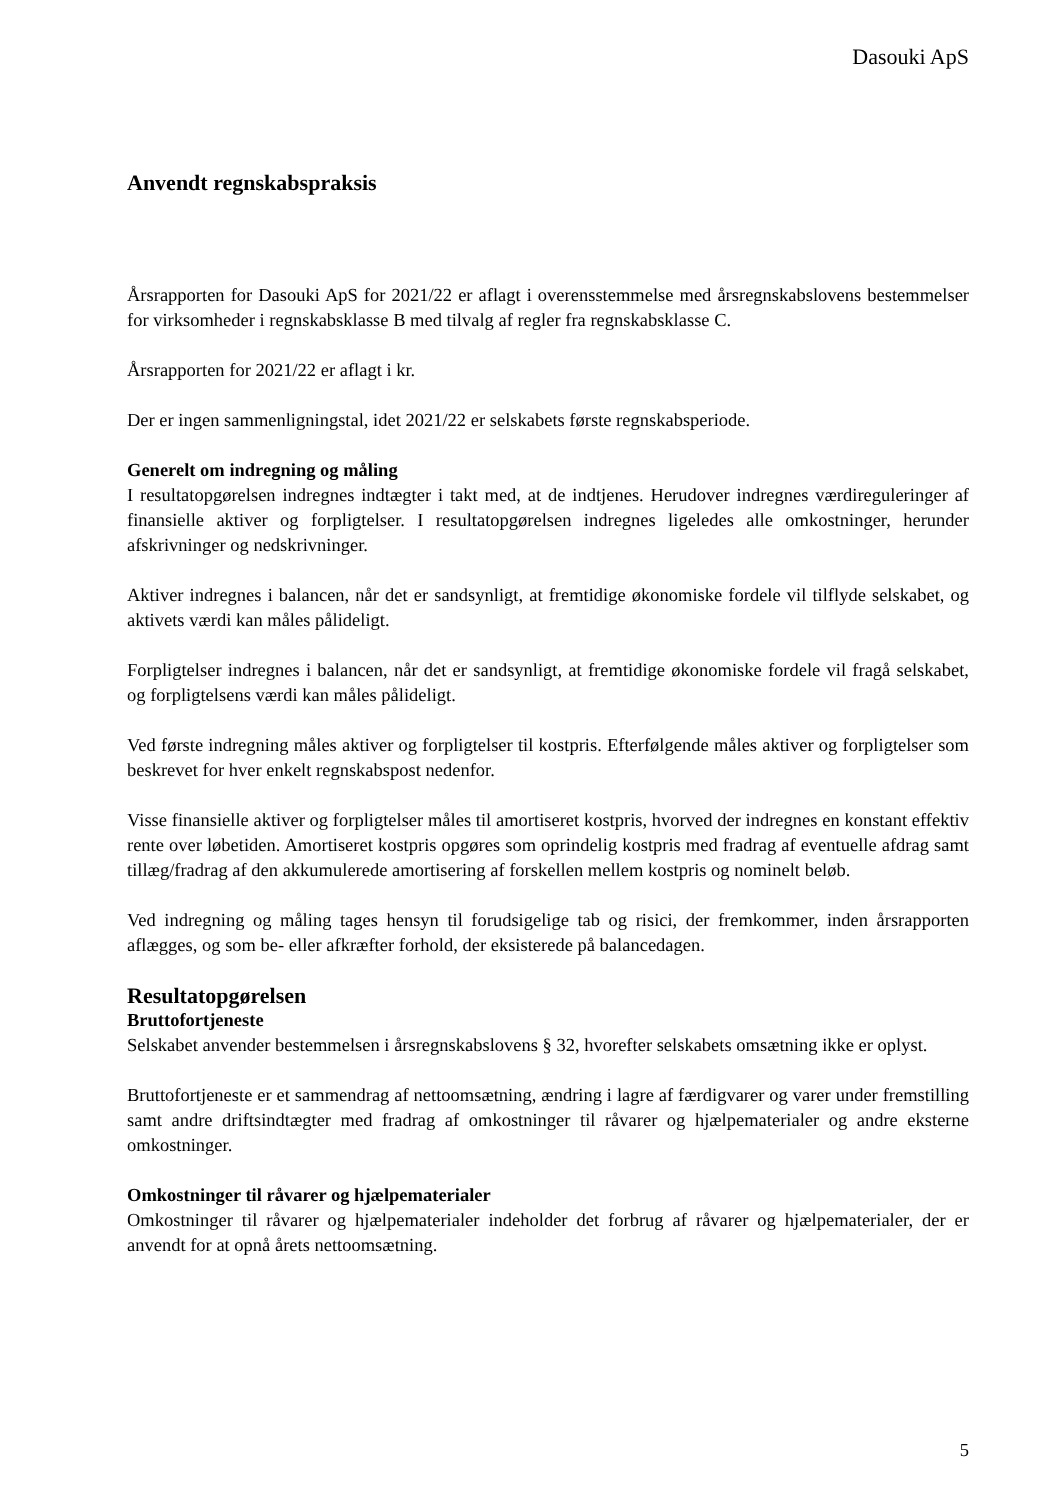Dasouki ApS
Anvendt regnskabspraksis
Årsrapporten for Dasouki ApS for 2021/22 er aflagt i overensstemmelse med årsregnskabslovens bestemmelser for virksomheder i regnskabsklasse B med tilvalg af regler fra regnskabsklasse C.
Årsrapporten for 2021/22 er aflagt i kr.
Der er ingen sammenligningstal, idet 2021/22 er selskabets første regnskabsperiode.
Generelt om indregning og måling
I resultatopgørelsen indregnes indtægter i takt med, at de indtjenes. Herudover indregnes værdireguleringer af finansielle aktiver og forpligtelser. I resultatopgørelsen indregnes ligeledes alle omkostninger, herunder afskrivninger og nedskrivninger.
Aktiver indregnes i balancen, når det er sandsynligt, at fremtidige økonomiske fordele vil tilflyde selskabet, og aktivets værdi kan måles pålideligt.
Forpligtelser indregnes i balancen, når det er sandsynligt, at fremtidige økonomiske fordele vil fragå selskabet, og forpligtelsens værdi kan måles pålideligt.
Ved første indregning måles aktiver og forpligtelser til kostpris. Efterfølgende måles aktiver og forpligtelser som beskrevet for hver enkelt regnskabspost nedenfor.
Visse finansielle aktiver og forpligtelser måles til amortiseret kostpris, hvorved der indregnes en konstant effektiv rente over løbetiden. Amortiseret kostpris opgøres som oprindelig kostpris med fradrag af eventuelle afdrag samt tillæg/fradrag af den akkumulerede amortisering af forskellen mellem kostpris og nominelt beløb.
Ved indregning og måling tages hensyn til forudsigelige tab og risici, der fremkommer, inden årsrapporten aflægges, og som be- eller afkræfter forhold, der eksisterede på balancedagen.
Resultatopgørelsen
Bruttofortjeneste
Selskabet anvender bestemmelsen i årsregnskabslovens § 32, hvorefter selskabets omsætning ikke er oplyst.
Bruttofortjeneste er et sammendrag af nettoomsætning, ændring i lagre af færdigvarer og varer under fremstilling samt andre driftsindtægter med fradrag af omkostninger til råvarer og hjælpematerialer og andre eksterne omkostninger.
Omkostninger til råvarer og hjælpematerialer
Omkostninger til råvarer og hjælpematerialer indeholder det forbrug af råvarer og hjælpematerialer, der er anvendt for at opnå årets nettoomsætning.
5